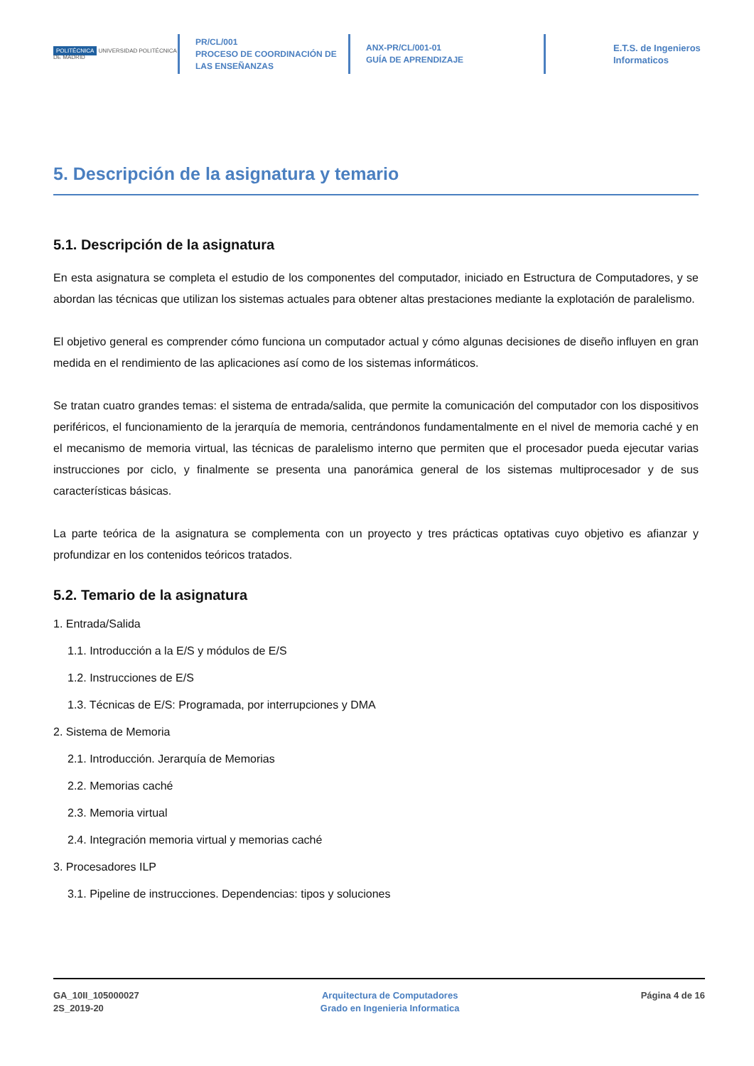POLITÉCNICA UNIVERSIDAD POLITÉCNICA DE MADRID
PR/CL/001
PROCESO DE COORDINACIÓN DE
LAS ENSEÑANZAS
ANX-PR/CL/001-01
GUÍA DE APRENDIZAJE
E.T.S. de Ingenieros
Informaticos
5. Descripción de la asignatura y temario
5.1. Descripción de la asignatura
En esta asignatura se completa el estudio de los componentes del computador, iniciado en Estructura de Computadores, y se abordan las técnicas que utilizan los sistemas actuales para obtener altas prestaciones mediante la explotación de paralelismo.
El objetivo general es comprender cómo funciona un computador actual y cómo algunas decisiones de diseño influyen en gran medida en el rendimiento de las aplicaciones así como de los sistemas informáticos.
Se tratan cuatro grandes temas: el sistema de entrada/salida, que permite la comunicación del computador con los dispositivos periféricos, el funcionamiento de la jerarquía de memoria, centrándonos fundamentalmente en el nivel de memoria caché y en el mecanismo de memoria virtual, las técnicas de paralelismo interno que permiten que el procesador pueda ejecutar varias instrucciones por ciclo, y finalmente se presenta una panorámica general de los sistemas multiprocesador y de sus características básicas.
La parte teórica de la asignatura se complementa con un proyecto y tres prácticas optativas cuyo objetivo es afianzar y profundizar en los contenidos teóricos tratados.
5.2. Temario de la asignatura
1. Entrada/Salida
1.1. Introducción a la E/S y módulos de E/S
1.2. Instrucciones de E/S
1.3. Técnicas de E/S: Programada, por interrupciones y DMA
2. Sistema de Memoria
2.1. Introducción. Jerarquía de Memorias
2.2. Memorias caché
2.3. Memoria virtual
2.4. Integración memoria virtual y memorias caché
3. Procesadores ILP
3.1. Pipeline de instrucciones. Dependencias: tipos y soluciones
GA_10II_105000027
2S_2019-20
Arquitectura de Computadores
Grado en Ingenieria Informatica
Página 4 de 16